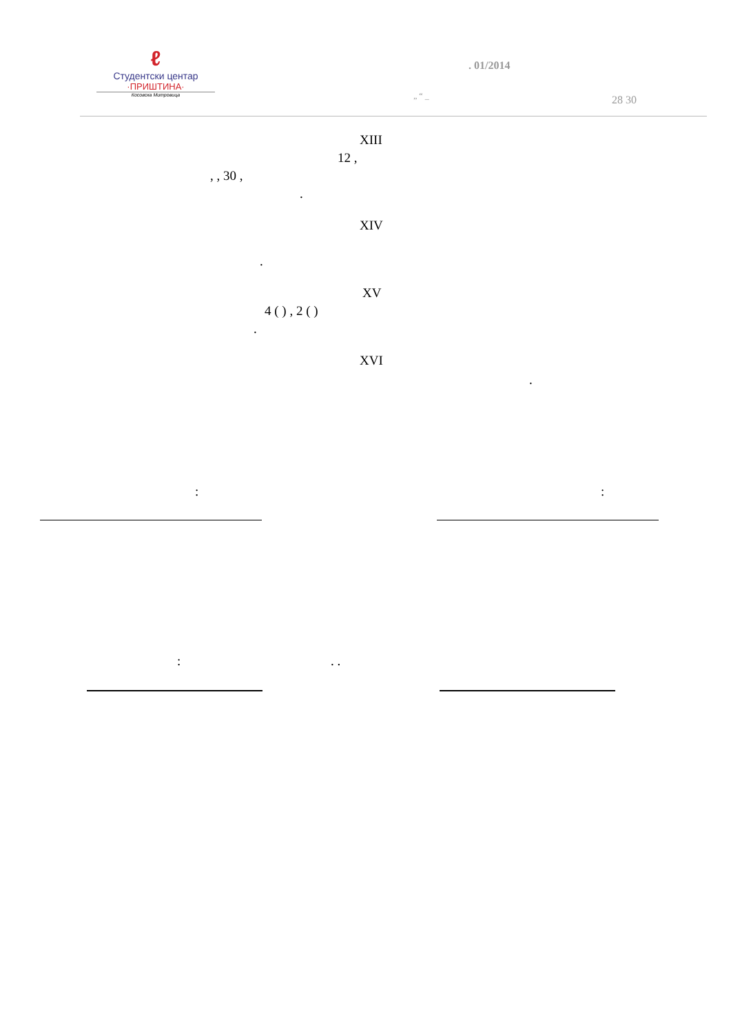ℓ
Студентски центар
·ПРИШТИНА·
Косовска Митровица
. 01/2014
„ “ _ 28 30
XIII
12 ,
, , 30 ,
.
XIV
.
XV
4 ( ) , 2 ( )
.
XVI
.
: :
: . .